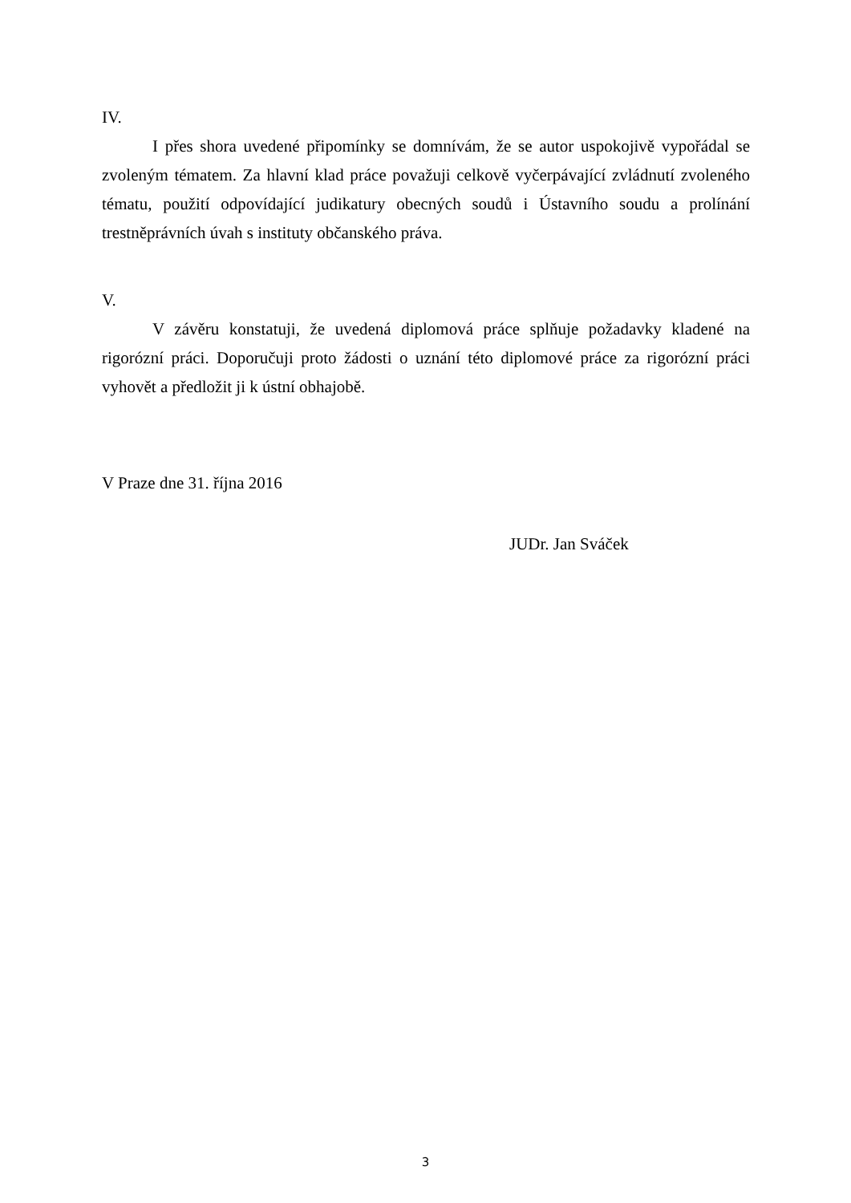IV.
I přes shora uvedené připomínky se domnívám, že se autor uspokojivě vypořádal se zvoleným tématem. Za hlavní klad práce považuji celkově vyčerpávající zvládnutí zvoleného tématu, použití odpovídající judikatury obecných soudů i Ústavního soudu a prolínání trestněprávních úvah s instituty občanského práva.
V.
V závěru konstatuji, že uvedená diplomová práce splňuje požadavky kladené na rigorózní práci. Doporučuji proto žádosti o uznání této diplomové práce za rigorózní práci vyhovět a předložit ji k ústní obhajobě.
V Praze dne 31. října 2016
JUDr. Jan Sváček
3